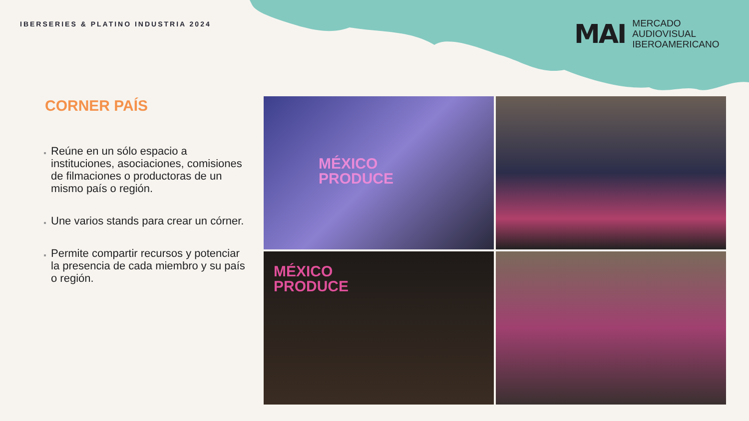IBERSERIES & PLATINO INDUSTRIA 2024
MAI
MERCADO
AUDIOVISUAL
IBEROAMERICANO
CORNER PAÍS
Reúne en un sólo espacio a instituciones, asociaciones, comisiones de filmaciones o productoras de un mismo país o región.
Une varios stands para crear un córner.
Permite compartir recursos y potenciar la presencia de cada miembro y su país o región.
MÉXICO
PRODUCE
MÉXICO
PRODUCE